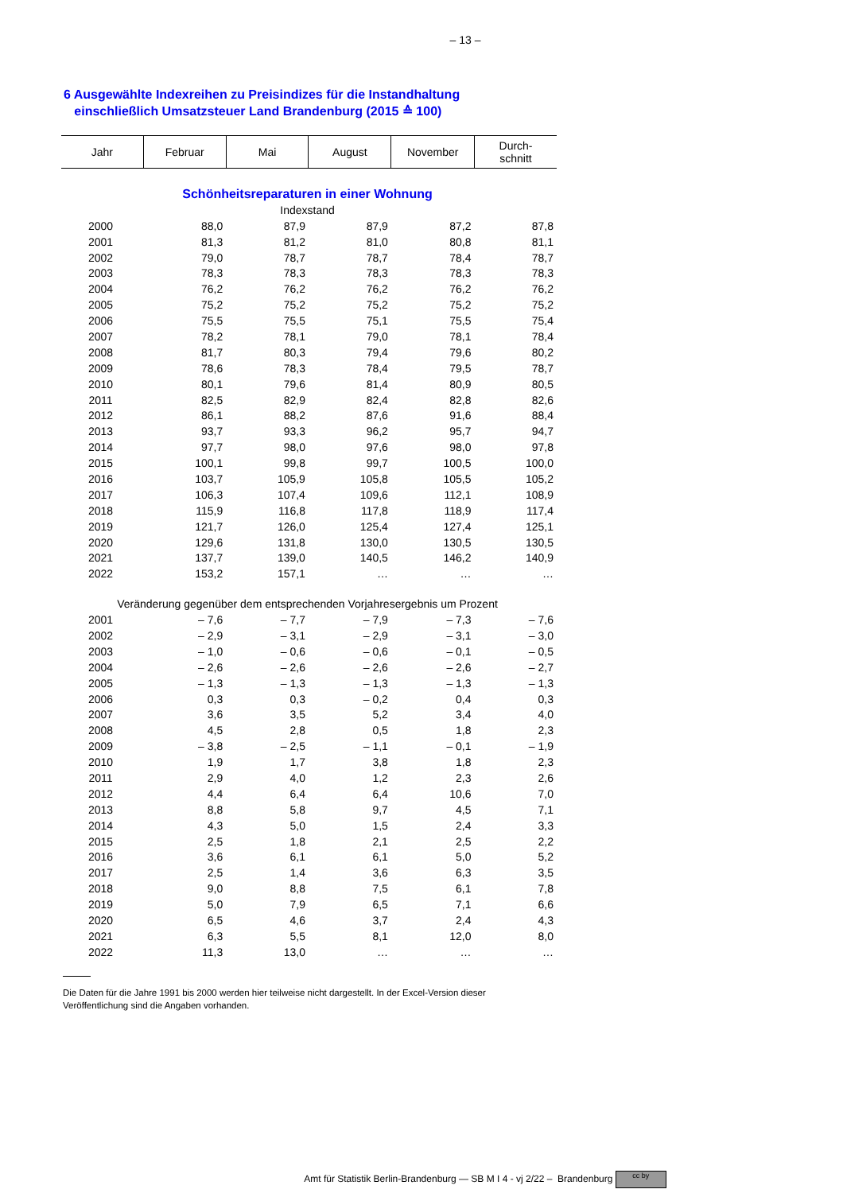– 13 –
6 Ausgewählte Indexreihen zu Preisindizes für die Instandhaltung
einschließlich Umsatzsteuer Land Brandenburg (2015 ≙ 100)
| Jahr | Februar | Mai | August | November | Durch- schnitt |
| --- | --- | --- | --- | --- | --- |
| Schönheitsreparaturen in einer Wohnung | | | | | |
| Indexstand | | | | | |
| 2000 | 88,0 | 87,9 | 87,9 | 87,2 | 87,8 |
| 2001 | 81,3 | 81,2 | 81,0 | 80,8 | 81,1 |
| 2002 | 79,0 | 78,7 | 78,7 | 78,4 | 78,7 |
| 2003 | 78,3 | 78,3 | 78,3 | 78,3 | 78,3 |
| 2004 | 76,2 | 76,2 | 76,2 | 76,2 | 76,2 |
| 2005 | 75,2 | 75,2 | 75,2 | 75,2 | 75,2 |
| 2006 | 75,5 | 75,5 | 75,1 | 75,5 | 75,4 |
| 2007 | 78,2 | 78,1 | 79,0 | 78,1 | 78,4 |
| 2008 | 81,7 | 80,3 | 79,4 | 79,6 | 80,2 |
| 2009 | 78,6 | 78,3 | 78,4 | 79,5 | 78,7 |
| 2010 | 80,1 | 79,6 | 81,4 | 80,9 | 80,5 |
| 2011 | 82,5 | 82,9 | 82,4 | 82,8 | 82,6 |
| 2012 | 86,1 | 88,2 | 87,6 | 91,6 | 88,4 |
| 2013 | 93,7 | 93,3 | 96,2 | 95,7 | 94,7 |
| 2014 | 97,7 | 98,0 | 97,6 | 98,0 | 97,8 |
| 2015 | 100,1 | 99,8 | 99,7 | 100,5 | 100,0 |
| 2016 | 103,7 | 105,9 | 105,8 | 105,5 | 105,2 |
| 2017 | 106,3 | 107,4 | 109,6 | 112,1 | 108,9 |
| 2018 | 115,9 | 116,8 | 117,8 | 118,9 | 117,4 |
| 2019 | 121,7 | 126,0 | 125,4 | 127,4 | 125,1 |
| 2020 | 129,6 | 131,8 | 130,0 | 130,5 | 130,5 |
| 2021 | 137,7 | 139,0 | 140,5 | 146,2 | 140,9 |
| 2022 | 153,2 | 157,1 | … | … | … |
| Veränderung gegenüber dem entsprechenden Vorjahresergebnis um Prozent | | | | | |
| 2001 | – 7,6 | – 7,7 | – 7,9 | – 7,3 | – 7,6 |
| 2002 | – 2,9 | – 3,1 | – 2,9 | – 3,1 | – 3,0 |
| 2003 | – 1,0 | – 0,6 | – 0,6 | – 0,1 | – 0,5 |
| 2004 | – 2,6 | – 2,6 | – 2,6 | – 2,6 | – 2,7 |
| 2005 | – 1,3 | – 1,3 | – 1,3 | – 1,3 | – 1,3 |
| 2006 | 0,3 | 0,3 | – 0,2 | 0,4 | 0,3 |
| 2007 | 3,6 | 3,5 | 5,2 | 3,4 | 4,0 |
| 2008 | 4,5 | 2,8 | 0,5 | 1,8 | 2,3 |
| 2009 | – 3,8 | – 2,5 | – 1,1 | – 0,1 | – 1,9 |
| 2010 | 1,9 | 1,7 | 3,8 | 1,8 | 2,3 |
| 2011 | 2,9 | 4,0 | 1,2 | 2,3 | 2,6 |
| 2012 | 4,4 | 6,4 | 6,4 | 10,6 | 7,0 |
| 2013 | 8,8 | 5,8 | 9,7 | 4,5 | 7,1 |
| 2014 | 4,3 | 5,0 | 1,5 | 2,4 | 3,3 |
| 2015 | 2,5 | 1,8 | 2,1 | 2,5 | 2,2 |
| 2016 | 3,6 | 6,1 | 6,1 | 5,0 | 5,2 |
| 2017 | 2,5 | 1,4 | 3,6 | 6,3 | 3,5 |
| 2018 | 9,0 | 8,8 | 7,5 | 6,1 | 7,8 |
| 2019 | 5,0 | 7,9 | 6,5 | 7,1 | 6,6 |
| 2020 | 6,5 | 4,6 | 3,7 | 2,4 | 4,3 |
| 2021 | 6,3 | 5,5 | 8,1 | 12,0 | 8,0 |
| 2022 | 11,3 | 13,0 | … | … | … |
Die Daten für die Jahre 1991 bis 2000 werden hier teilweise nicht dargestellt. In der Excel-Version dieser
Veröffentlichung sind die Angaben vorhanden.
Amt für Statistik Berlin-Brandenburg — SB M I 4 - vj 2/22 – Brandenburg cc by